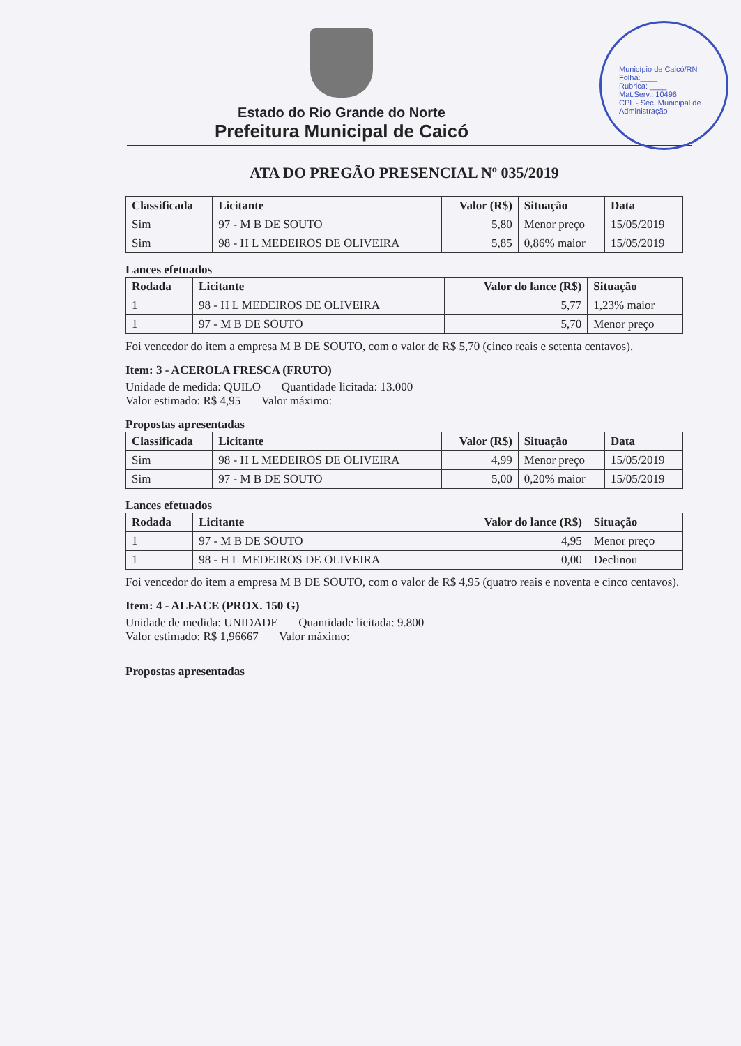Município de Caicó/RN
Folha:____
Rubrica: ____
Mat.Serv.: 10496
CPL - Sec. Municipal de Administração
Estado do Rio Grande do Norte
Prefeitura Municipal de Caicó
ATA DO PREGÃO PRESENCIAL Nº 035/2019
| Classificada | Licitante | Valor (R$) | Situação | Data |
| --- | --- | --- | --- | --- |
| Sim | 97 - M B DE SOUTO | 5,80 | Menor preço | 15/05/2019 |
| Sim | 98 - H L MEDEIROS DE OLIVEIRA | 5,85 | 0,86% maior | 15/05/2019 |
Lances efetuados
| Rodada | Licitante | Valor do lance (R$) | Situação |
| --- | --- | --- | --- |
| 1 | 98 - H L MEDEIROS DE OLIVEIRA | 5,77 | 1,23% maior |
| 1 | 97 - M B DE SOUTO | 5,70 | Menor preço |
Foi vencedor do item a empresa M B DE SOUTO, com o valor de R$ 5,70 (cinco reais e setenta centavos).
Item: 3 - ACEROLA FRESCA (FRUTO)
Unidade de medida: QUILO Quantidade licitada: 13.000
Valor estimado: R$ 4,95 Valor máximo:
Propostas apresentadas
| Classificada | Licitante | Valor (R$) | Situação | Data |
| --- | --- | --- | --- | --- |
| Sim | 98 - H L MEDEIROS DE OLIVEIRA | 4,99 | Menor preço | 15/05/2019 |
| Sim | 97 - M B DE SOUTO | 5,00 | 0,20% maior | 15/05/2019 |
Lances efetuados
| Rodada | Licitante | Valor do lance (R$) | Situação |
| --- | --- | --- | --- |
| 1 | 97 - M B DE SOUTO | 4,95 | Menor preço |
| 1 | 98 - H L MEDEIROS DE OLIVEIRA | 0,00 | Declinou |
Foi vencedor do item a empresa M B DE SOUTO, com o valor de R$ 4,95 (quatro reais e noventa e cinco centavos).
Item: 4 - ALFACE (PROX. 150 G)
Unidade de medida: UNIDADE Quantidade licitada: 9.800
Valor estimado: R$ 1,96667 Valor máximo:
Propostas apresentadas